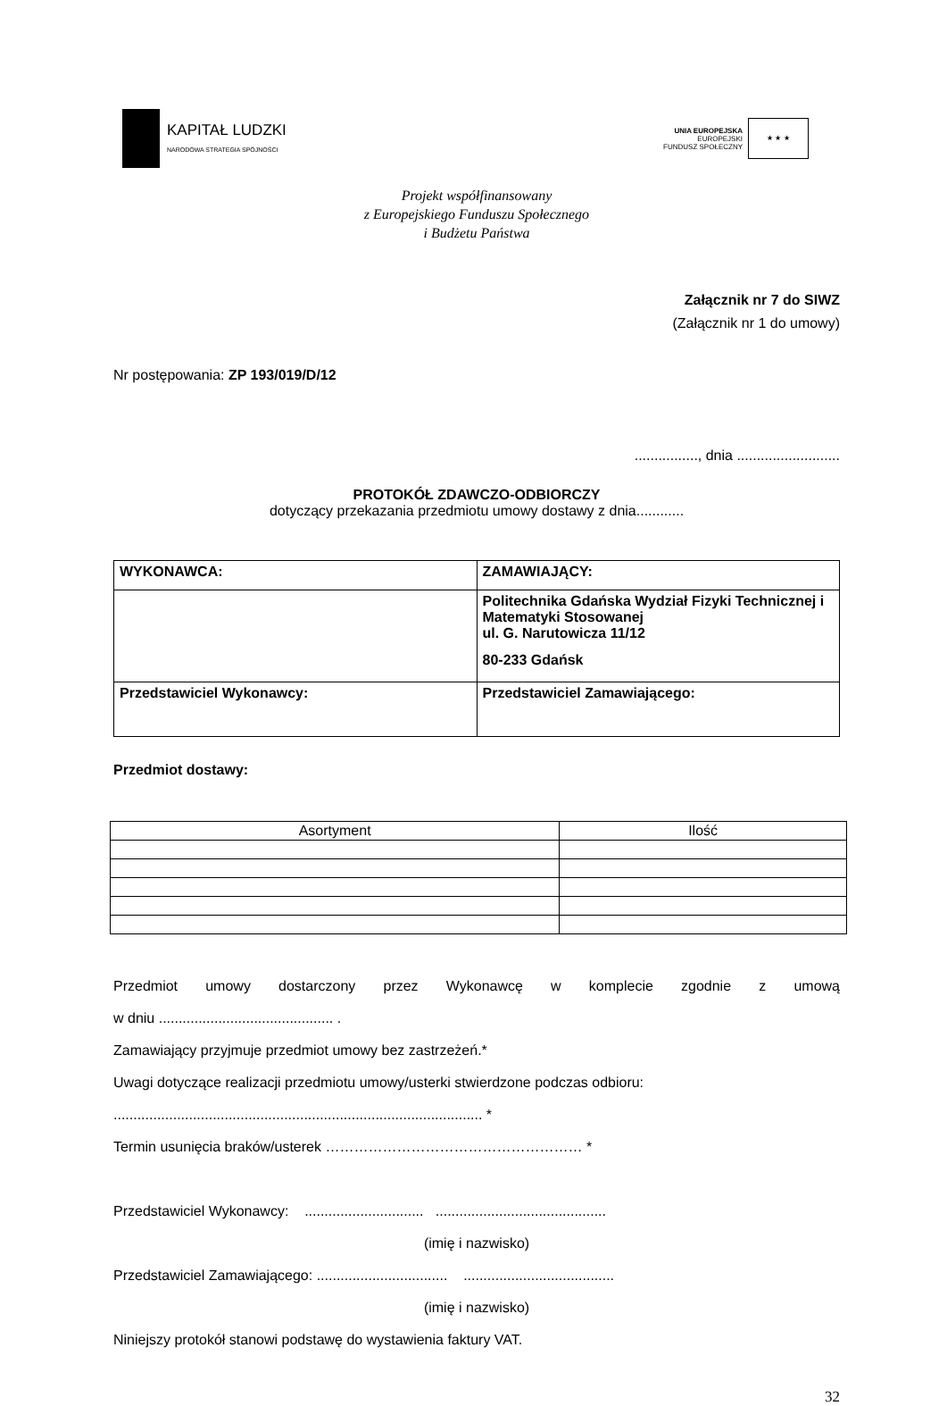KAPITAŁ LUDZKI
NARODOWA STRATEGIA SPÓJNOŚCI
UNIA EUROPEJSKA
EUROPEJSKI
FUNDUSZ SPOŁECZNY
★ ★ ★
Projekt współfinansowany
z Europejskiego Funduszu Społecznego
i Budżetu Państwa
Załącznik nr 7 do SIWZ
(Załącznik nr 1 do umowy)
Nr postępowania: ZP 193/019/D/12
................, dnia ..........................
PROTOKÓŁ ZDAWCZO-ODBIORCZY
dotyczący przekazania przedmiotu umowy dostawy z dnia............
| WYKONAWCA: | ZAMAWIAJĄCY: |
| | Politechnika Gdańska Wydział Fizyki Technicznej i Matematyki Stosowanej ul. G. Narutowicza 11/12 80-233 Gdańsk |
| Przedstawiciel Wykonawcy: | Przedstawiciel Zamawiającego: |
Przedmiot dostawy:
| Asortyment | Ilość |
Przedmiot umowy dostarczony przez Wykonawcę w komplecie zgodnie z umową
w dniu ............................................ .
Zamawiający przyjmuje przedmiot umowy bez zastrzeżeń.*
Uwagi dotyczące realizacji przedmiotu umowy/usterki stwierdzone podczas odbioru:
............................................................................................. *
Termin usunięcia braków/usterek ……………………………………………… *
Przedstawiciel Wykonawcy: .............................. ...........................................
(imię i nazwisko)
Przedstawiciel Zamawiającego: ................................. ......................................
(imię i nazwisko)
Niniejszy protokół stanowi podstawę do wystawienia faktury VAT.
32